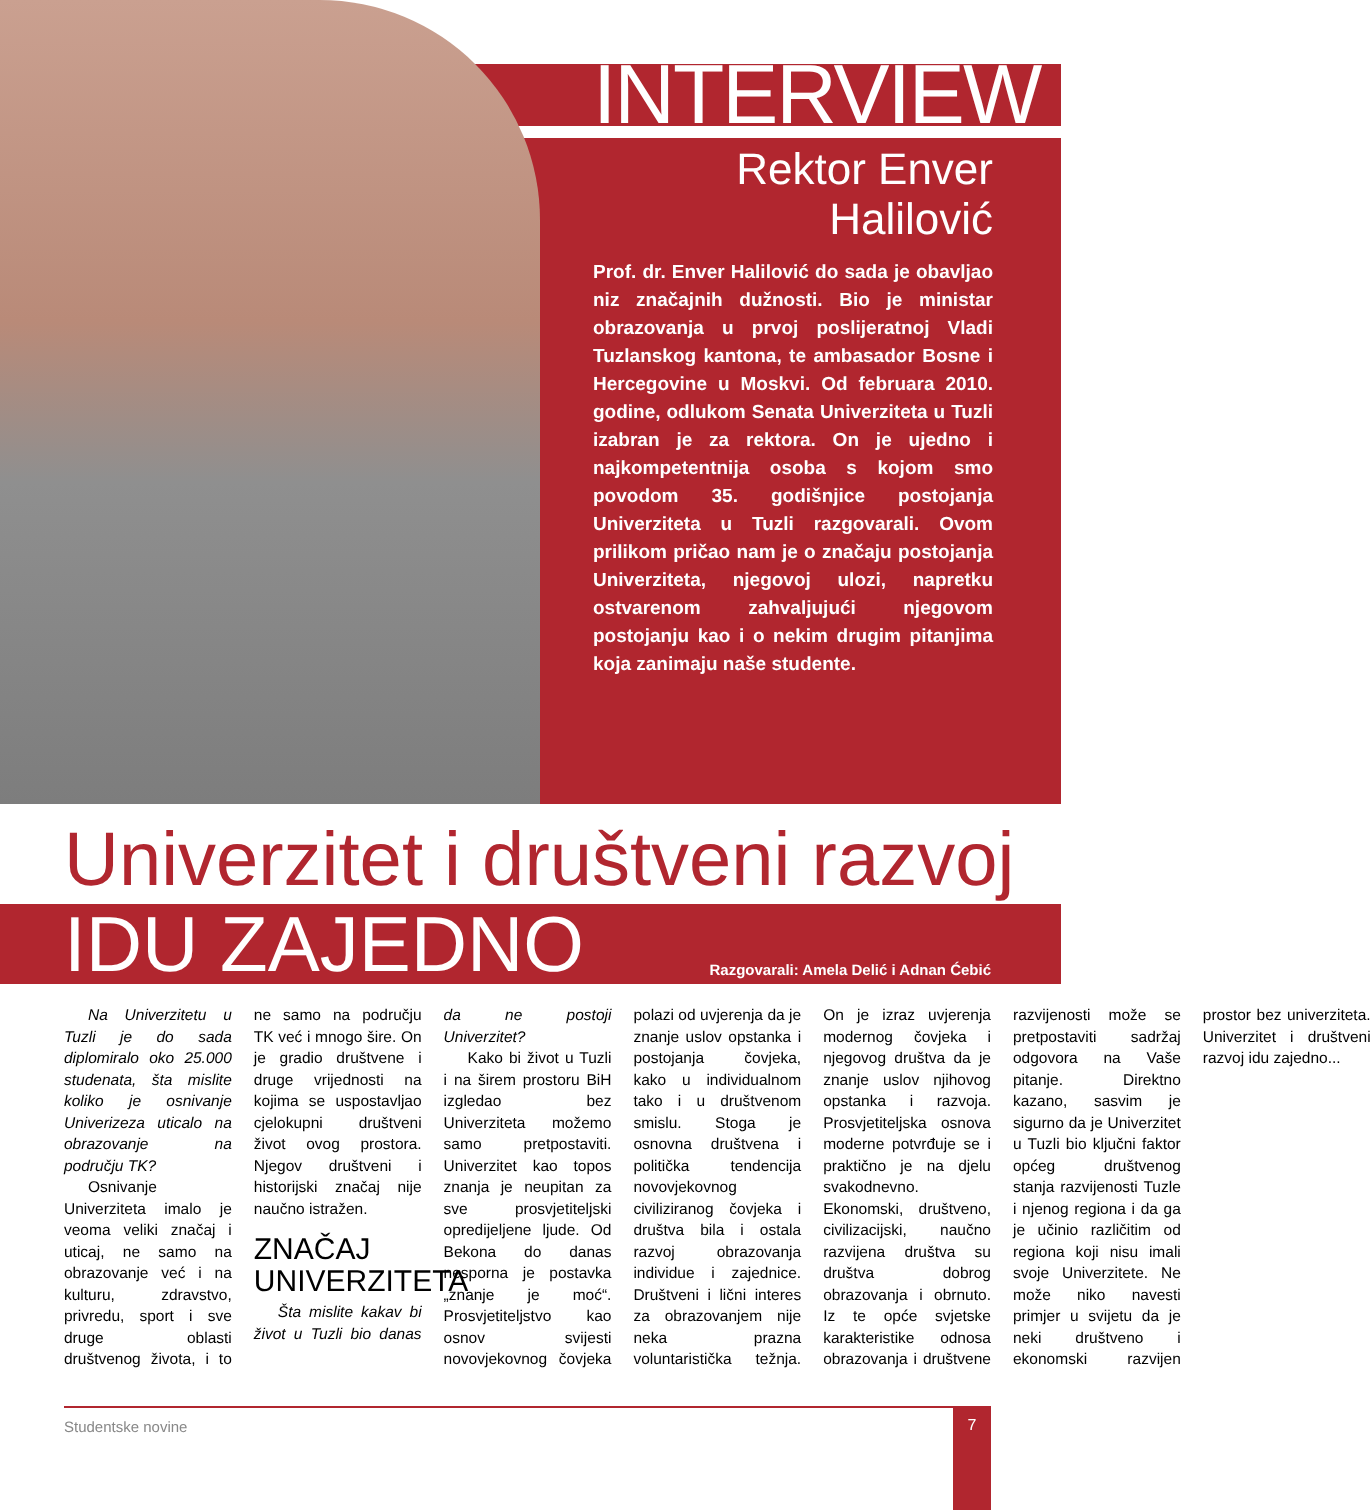INTERVIEW
Rektor Enver Halilović
Prof. dr. Enver Halilović do sada je obavljao niz značajnih dužnosti. Bio je ministar obrazovanja u prvoj poslijeratnoj Vladi Tuzlanskog kantona, te ambasador Bosne i Hercegovine u Moskvi. Od februara 2010. godine, odlukom Senata Univerziteta u Tuzli izabran je za rektora. On je ujedno i najkompetentnija osoba s kojom smo povodom 35. godišnjice postojanja Univerziteta u Tuzli razgovarali. Ovom prilikom pričao nam je o značaju postojanja Univerziteta, njegovoj ulozi, napretku ostvarenom zahvaljujući njegovom postojanju kao i o nekim drugim pitanjima koja zanimaju naše studente.
Univerzitet i društveni razvoj
IDU ZAJEDNO Razgovarali: Amela Delić i Adnan Ćebić
Na Univerzitetu u Tuzli je do sada diplomiralo oko 25.000 studenata, šta mislite koliko je osnivanje Univerizeza uticalo na obrazovanje na području TK?
Osnivanje Univerziteta imalo je veoma veliki značaj i uticaj, ne samo na obrazovanje već i na kulturu, zdravstvo, privredu, sport i sve druge oblasti društvenog života, i to ne samo na području TK već i mnogo šire. On je gradio društvene i druge vrijednosti na kojima se uspostavljao cjelokupni društveni život ovog prostora. Njegov društveni i historijski značaj nije naučno istražen.
ZNAČAJ UNIVERZITETA
Šta mislite kakav bi život u Tuzli bio danas da ne postoji Univerzitet?
Kako bi život u Tuzli i na širem prostoru BiH izgledao bez Univerziteta možemo samo pretpostaviti. Univerzitet kao topos znanja je neupitan za sve prosvjetiteljski opredijeljene ljude. Od Bekona do danas nesporna je postavka „znanje je moć“. Prosvjetiteljstvo kao osnov svijesti novovjekovnog čovjeka polazi od uvjerenja da je znanje uslov opstanka i postojanja čovjeka, kako u individualnom tako i u društvenom smislu. Stoga je osnovna društvena i politička tendencija novovjekovnog civiliziranog čovjeka i društva bila i ostala razvoj obrazovanja individue i zajednice. Društveni i lični interes za obrazovanjem nije neka prazna voluntaristička težnja. On je izraz uvjerenja modernog čovjeka i njegovog društva da je znanje uslov njihovog opstanka i razvoja. Prosvjetiteljska osnova moderne potvrđuje se i praktično je na djelu svakodnevno. Ekonomski, društveno, civilizacijski, naučno razvijena društva su društva dobrog obrazovanja i obrnuto. Iz te opće svjetske karakteristike odnosa obrazovanja i društvene razvijenosti može se pretpostaviti sadržaj odgovora na Vaše pitanje. Direktno kazano, sasvim je sigurno da je Univerzitet u Tuzli bio ključni faktor općeg društvenog stanja razvijenosti Tuzle i njenog regiona i da ga je učinio različitim od regiona koji nisu imali svoje Univerzitete. Ne može niko navesti primjer u svijetu da je neki društveno i ekonomski razvijen prostor bez univerziteta. Univerzitet i društveni razvoj idu zajedno...
Studentske novine 7